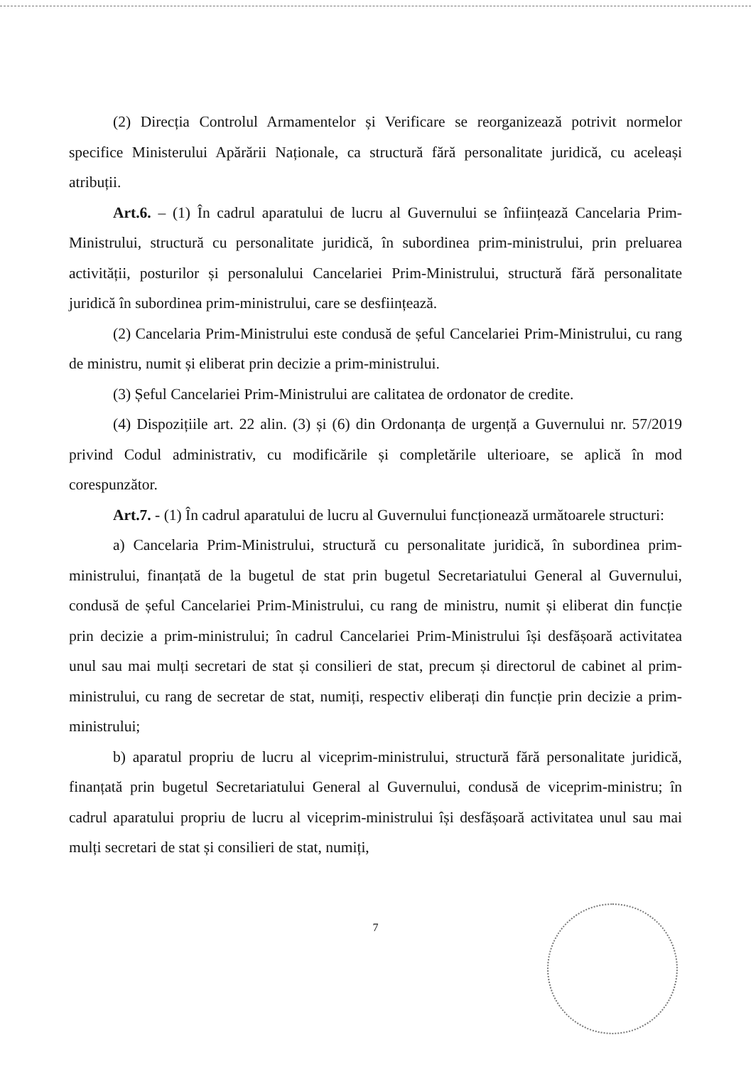(2) Direcția Controlul Armamentelor și Verificare se reorganizează potrivit normelor specifice Ministerului Apărării Naționale, ca structură fără personalitate juridică, cu aceleași atribuții.
Art.6. – (1) În cadrul aparatului de lucru al Guvernului se înființează Cancelaria Prim-Ministrului, structură cu personalitate juridică, în subordinea prim-ministrului, prin preluarea activității, posturilor și personalului Cancelariei Prim-Ministrului, structură fără personalitate juridică în subordinea prim-ministrului, care se desființează.
(2) Cancelaria Prim-Ministrului este condusă de șeful Cancelariei Prim-Ministrului, cu rang de ministru, numit și eliberat prin decizie a prim-ministrului.
(3) Șeful Cancelariei Prim-Ministrului are calitatea de ordonator de credite.
(4) Dispozițiile art. 22 alin. (3) și (6) din Ordonanța de urgență a Guvernului nr. 57/2019 privind Codul administrativ, cu modificările și completările ulterioare, se aplică în mod corespunzător.
Art.7. - (1) În cadrul aparatului de lucru al Guvernului funcționează următoarele structuri:
a) Cancelaria Prim-Ministrului, structură cu personalitate juridică, în subordinea prim-ministrului, finanțată de la bugetul de stat prin bugetul Secretariatului General al Guvernului, condusă de șeful Cancelariei Prim-Ministrului, cu rang de ministru, numit și eliberat din funcție prin decizie a prim-ministrului; în cadrul Cancelariei Prim-Ministrului își desfășoară activitatea unul sau mai mulți secretari de stat și consilieri de stat, precum și directorul de cabinet al prim-ministrului, cu rang de secretar de stat, numiți, respectiv eliberați din funcție prin decizie a prim-ministrului;
b) aparatul propriu de lucru al viceprim-ministrului, structură fără personalitate juridică, finanțată prin bugetul Secretariatului General al Guvernului, condusă de viceprim-ministru; în cadrul aparatului propriu de lucru al viceprim-ministrului își desfășoară activitatea unul sau mai mulți secretari de stat și consilieri de stat, numiți,
7